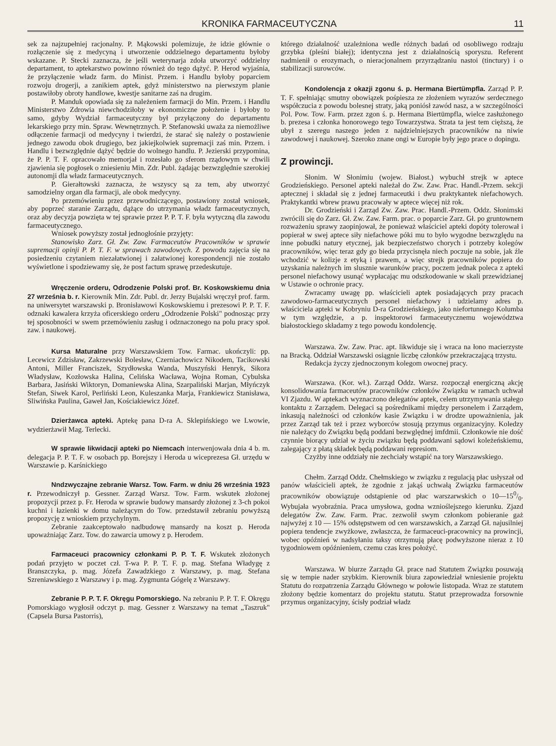KRONIKA FARMACEUTYCZNA 11
sek za najzupełniej racjonalny. P. Mąkowski polemizuje, że idzie głównie o rozłączenie się z medycyną i utworzenie oddzielnego departamentu byłoby wskazane. P. Stecki zaznacza, że jeśli weterynarja zdoła utworzyć oddzielny departament, to aptekarstwo powinno również do tego dążyć. P. Herod wyjaśnia, że przyłączenie władz farm. do Minist. Przem. i Handlu byłoby poparciem rozwoju drogerji, a zanikiem aptek, gdyż ministerstwo na pierwszym planie postawiłoby obroty handlowe, kwestje sanitarne zaś na drugim.
P. Manduk opowiada się za należeniem farmacji do Min. Przem. i Handlu Ministerstwo Zdrowia niewchodziłoby w ekonomiczne położenie i byłoby to samo, gdyby Wydział farmaceutyczny był przyłączony do departamentu lekarskiego przy min. Spraw. Wewnętrznych. P. Stefanowski uważa za niemożliwe odłączenie farmacji od medycyny i twierdzi, że starać się należy o postawienie jednego zawodu obok drugiego, bez jakiejkolwiek supremacji zaś min. Przem. i Handlu i bezwzględnie dążyć będzie do wolnego handlu. P. Jezierski przypomina, że P. P. T. F. opracowało memorjał i rozesłało go sferom rządowym w chwili zjawienia się pogłosek o zniesieniu Min. Zdr. Publ. żądając bezwzględnie szerokiej autonomji dla władz farmaceutycznych.
P. Gierałtowski zaznacza, że wszyscy są za tem, aby utworzyć samodzielny organ dla farmacji, ale obok medycyny.
Po przemówieniu przez przewodniczącego, postawiony został wniosek, aby poprzeć staranie Zarządu, dążące do utrzymania władz farmaceutycznych, oraz aby decyzja powzięta w tej sprawie przez P. P. T. F. była wytyczną dla zawodu farmaceutycznego.
Wniosek powyższy został jednogłośnie przyjęty:
Stanowisko Zarz. Gł. Zw. Zaw. Farmaceutów Pracowników w sprawie supremacji opinji P. P. T. F. w sprawach zawodowych. Z powodu zajęcia się na posiedzeniu czytaniem niezałatwionej i załatwionej korespondencji nie zostało wyświetlone i spodziewamy się, że post factum sprawę przedeskutuje.
Wręczenie orderu, Odrodzenie Polski prof. Br. Koskowskiemu dnia 27 września b. r. Kierownik Min. Zdr. Publ. dr. Jerzy Bujalski wręczył prof. farm. na uniwersytet warszawski p. Bronisławowi Koskowskiemu i prezesowi P. P. T. F. odznaki kawalera krzyża oficerskiego orderu „Odrodzenie Polski" podnosząc przy tej sposobności w swem przemówieniu zasług i odznaczonego na polu pracy społ. zaw. i naukowej.
Kursa Maturalne przy Warszawskiem Tow. Farmac. ukończyli: pp. Lecewicz Zdzisław, Zakrzewski Bolesław, Czerniachowicz Nikodem, Tacikowski Antoni, Miller Franciszek, Szydłowska Wanda, Muszyński Henryk, Sikora Władysław, Kozłowska Halina, Celińska Wacława, Wojna Roman, Cybulska Barbara, Jasiński Wiktoryn, Domaniewska Alina, Szarpaliński Marjan, Młyńczyk Stefan, Siwek Karol, Perliński Leon, Kuleszanka Marja, Frankiewicz Stanisława, Sliwińska Paulina, Gaweł Jan, Kościakiewicz Józef.
Dzierżawca apteki. Aptekę pana D-ra A. Sklepińskiego we Lwowie, wydzierżawił Mag. Terlecki.
W sprawie likwidacji apteki po Niemcach interwenjowała dnia 4 b. m. delegacja P. P. T. F. w osobach pp. Borejszy i Heroda u wiceprezesa Gł. urzędu w Warszawie p. Karśnickiego
Nndzwyczajne zebranie Warsz. Tow. Farm. w dniu 26 września 1923 r. Przewodniczył p. Gessner. Zarząd Warsz. Tow. Farm. wskutek złożonej propozycji przez p. Fr. Heroda w sprawie budowy mansardy złożonej z 3-ch pokoi kuchni i łazienki w domu należącym do Tow. przedstawił zebraniu powyższą propozycję z wnioskiem przychylnym.
Zebranie zaakceptowało nadbudowę mansardy na koszt p. Heroda upoważniając Zarz. Tow. do zawarcia umowy z p. Herodem.
Farmaceuci pracownicy członkami P. P. T. F. Wskutek złożonych podań przyjęto w poczet czł. T-wa P. P. T. F. p. mag. Stefana Władygę z Branszczyka, p. mag. Józefa Zawadzkiego z Warszawy, p. mag. Stefana Szreniawskiego z Warszawy i p. mag. Zygmunta Gógelę z Warszawy.
Zebranie P. P. T. F. Okręgu Pomorskiego. Na zebraniu P. P. T. F. Okręgu Pomorskiago wygłosił odczyt p. mag. Gessner z Warszawy na temat „Taszruk" (Capsela Bursa Pastorris),
którego działalność uzależniona wedle różnych badań od osobliwego rodzaju grzybka (pleśni białej); identyczna jest z działalnością sporyszu. Referent nadmienił o erozymach, o nieracjonalnem przyrządzaniu nastoi (tinctury) i o stabilizacji surowców.
Kondolencja z okazji zgonu ś. p. Hermana Biertümpfla. Zarząd P. P. T. F. spełniając smutny obowiązek pośpiesza ze złożeniem wyrazów serdecznego współczucia z powodu bolesnej straty, jaką poniósł zawód nasz, a w szczególności Pol. Pow. Tow. Farm. przez zgon ś. p. Hermana Biertümpfla, wielce zasłużonego b. prezesa i członka honorowego tego Towarzystwa. Strata ta jest tem cięższą, że ubył z szeregu naszego jeden z najdzielniejszych pracowników na niwie zawodowej i naukowej. Szeroko znane ongi w Europie były jego prace o dopingu.
Z prowincji.
Słonim. W Słonimiu (wojew. Białost.) wybuchł strejk w aptece Grodzieńskiego. Personel apteki należał do Zw. Zaw. Prac. Handl.-Przem. sekcji aptecznej i składał się z jednej farmaceutki i dwu praktykantek niefachowych. Praktykantki wbrew prawu pracowały w aptece więcej niż rok.
Dr. Grodzieński i Zarząd Zw. Zaw. Prac. Handl.-Przem. Oddz. Słonimski zwrócili się do Zarz. Gł. Zw. Zaw. Farm. prac. o poparcie Zarz. Gł. po gruntownem rozważeniu sprawy zaopinjował, że ponieważ właściciel apteki dopóty tolerował i popierał w swej aptece siły niefachowe póki mu to było wygodne bezwzględu na inne pobudki natury etycznej, jak bezpieczeństwo chorych i potrzeby kolegów pracowników, więc teraz gdy go bieda przycisnęła niech poczuje na sobie, jak źle wchodzić w kolizje z etyką i prawem, a więc strejk pracowników popiera do uzyskania należnych im slusznie warunków pracy, poczem jednak poleca z apteki personel niefachowy usunąć wypłacając mu odszkodowanie w skali przewidzianej w Ustawie o ochronie pracy.
Zwracamy uwagę pp. właścicieli aptek posiadających przy pracach zawodowo-farmaceutycznych personel niefachowy i udzielamy adres p. właściciela apteki w Kobryniu D-ra Grodzieńskiego, jako niefortunnego Kolumba w tym względzie, a p. inspektorowi farmaceutycznemu województwa białostockiego składamy z tego powodu kondolencję.
Warszawa. Zw. Zaw. Prac. apt. likwiduje się i wraca na łono macierzyste na Bracką. Oddział Warszawski osiągnie liczbę członków przekraczającą trzystu.
Redakcja życzy zjednoczonym kolegom owocnej pracy.
Warszawa. (Kor. wł.). Zarząd Oddz. Warsz. rozpoczął energiczną akcję konsolidowania farmaceutów pracowników członków Związku w ramach uchwał VI Zjazdu. W aptekach wyznaczono delegatów aptek, celem utrzymywania stałego kontaktu z Zarządem. Delegaci są pośrednikami między personelem i Zarządem, inkasują należności od członków kasie Związku i w drodze upoważnienia, jak przez Zarząd tak też i przez wyborców stosują przymus organizacyjny. Koledzy nie należący do Związku będą poddani bezwględnej imfdmii. Członkowie nie dość czynnie biorący udział w życiu związku będą poddawani sądowi koleżeńskiemu, zalegający z płatą składek będą poddawani represiom.
Czyżby inne oddziały nie zechciały wstąpić na tory Warszawskiego.
Chełm. Zarząd Oddz. Chełmskiego w związku z regulacją płac usłyszał od panów właścicieli aptek, że zgodnie z jakąś uchwałą Związku farmaceutów pracowników obowiązuje odstąpienie od płac warszarwskich o 10—150/0. Wybujała wyobraźnia. Praca umysłowa, godna wznioślejszego kierunku. Zjazd delegatów Zw. Zaw. Farm. Prac. zezwolił swym członkom pobieranie gaż najwyżej z 10 — 15% odstępstwem od cen warszawskich, a Zarząd Gł. najusilniej popiera tendencje zwyżkowe, zwłaszcza, że farmaceuci-pracownicy na prowincji, wobec opóźnień w nadsyłaniu taksy otrzymują płacę podwyższone nieraz z 10 tygodniowem opóźnieniem, czemu czas kres położyć.
Warszawa. W biurze Zarządu Gł. prace nad Statutem Związku posuwają się w tempie nader szybkim. Kierownik biura zapowiedział wniesienie projektu Statutu do rozpatrzenia Zarządu Głównego w połowie listopada. Wraz ze statutem złożony będzie komentarz do projektu statutu. Statut przeprowadza forsownie przymus organizacyjny, ścisły podział władz